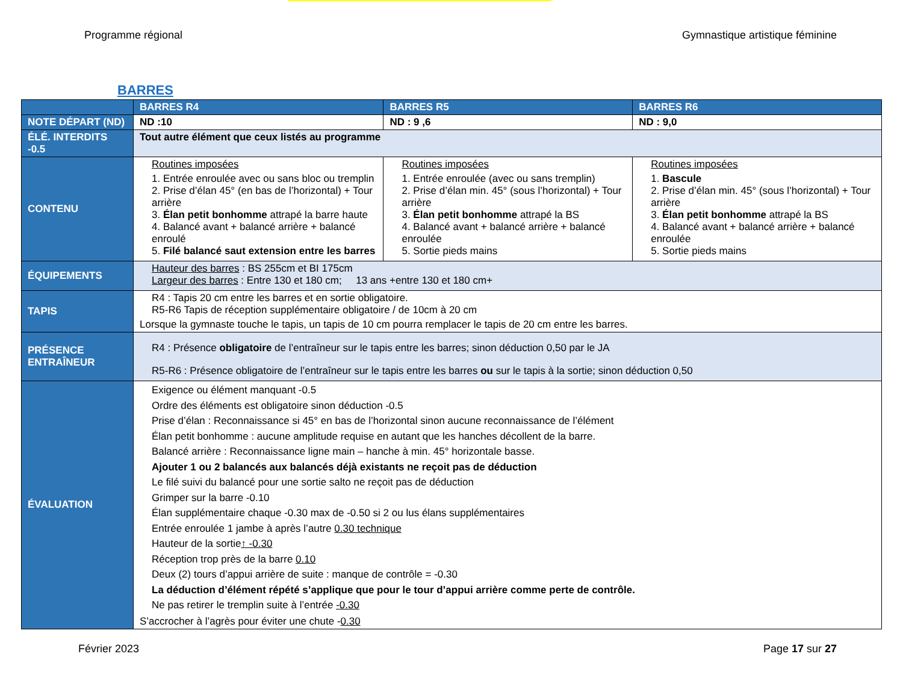Programme régional Gymnastique artistique féminine
BARRES
| | BARRES R4 | BARRES R5 | BARRES R6 |
| --- | --- | --- | --- |
| NOTE DÉPART (ND) | ND :10 | ND : 9 ,6 | ND : 9,0 |
| ÉLÉ. INTERDITS -0.5 | Tout autre élément que ceux listés au programme | | |
| CONTENU | Routines imposées 1. Entrée enroulée avec ou sans bloc ou tremplin 2. Prise d’élan 45° (en bas de l’horizontal) + Tour arrière 3. Élan petit bonhomme attrapé la barre haute 4. Balancé avant + balancé arrière + balancé enroulé 5. Filé balancé saut extension entre les barres | Routines imposées 1. Entrée enroulée (avec ou sans tremplin) 2. Prise d’élan min. 45° (sous l’horizontal) + Tour arrière 3. Élan petit bonhomme attrapé la BS 4. Balancé avant + balancé arrière + balancé enroulée 5. Sortie pieds mains | Routines imposées 1. Bascule 2. Prise d’élan min. 45° (sous l’horizontal) + Tour arrière 3. Élan petit bonhomme attrapé la BS 4. Balancé avant + balancé arrière + balancé enroulée 5. Sortie pieds mains |
| ÉQUIPEMENTS | Hauteur des barres : BS 255cm et BI 175cm Largeur des barres : Entre 130 et 180 cm; 13 ans +entre 130 et 180 cm+ | | |
| TAPIS | R4 : Tapis 20 cm entre les barres et en sortie obligatoire. R5-R6 Tapis de réception supplémentaire obligatoire / de 10cm à 20 cm Lorsque la gymnaste touche le tapis, un tapis de 10 cm pourra remplacer le tapis de 20 cm entre les barres. | | |
| PRÉSENCE ENTRAÎNEUR | R4 : Présence obligatoire de l’entraîneur sur le tapis entre les barres; sinon déduction 0,50 par le JA R5-R6 : Présence obligatoire de l’entraîneur sur le tapis entre les barres ou sur le tapis à la sortie; sinon déduction 0,50 | | |
| ÉVALUATION | Exigence ou élément manquant -0.5 Ordre des éléments est obligatoire sinon déduction -0.5 Prise d’élan : Reconnaissance si 45° en bas de l’horizontal sinon aucune reconnaissance de l’élément Élan petit bonhomme : aucune amplitude requise en autant que les hanches décollent de la barre. Balancé arrière : Reconnaissance ligne main – hanche à min. 45° horizontale basse. Ajouter 1 ou 2 balancés aux balancés déjà existants ne reçoit pas de déduction Le filé suivi du balancé pour une sortie salto ne reçoit pas de déduction Grimper sur la barre -0.10 Élan supplémentaire chaque -0.30 max de -0.50 si 2 ou lus élans supplémentaires Entrée enroulée 1 jambe à après l’autre 0.30 technique Hauteur de la sortie ↑ -0.30 Réception trop près de la barre 0.10 Deux (2) tours d’appui arrière de suite : manque de contrôle = -0.30 La déduction d’élément répété s’applique que pour le tour d’appui arrière comme perte de contrôle. Ne pas retirer le tremplin suite à l’entrée -0.30 S’accrocher à l’agrès pour éviter une chute - 0.30 | | |
Février 2023 Page 17 sur 27